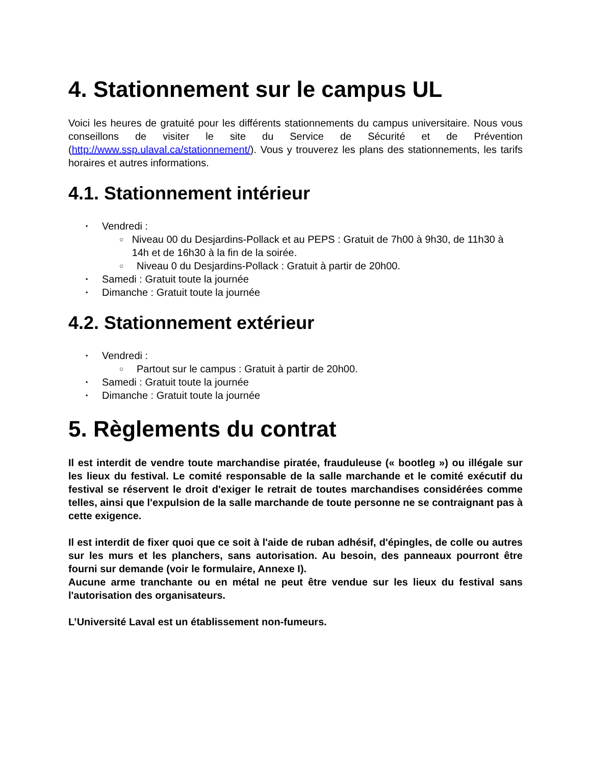4. Stationnement sur le campus UL
Voici les heures de gratuité pour les différents stationnements du campus universitaire. Nous vous conseillons de visiter le site du Service de Sécurité et de Prévention (http://www.ssp.ulaval.ca/stationnement/). Vous y trouverez les plans des stationnements, les tarifs horaires et autres informations.
4.1. Stationnement intérieur
▪ Vendredi :
○ Niveau 00 du Desjardins-Pollack et au PEPS : Gratuit de 7h00 à 9h30, de 11h30 à 14h et de 16h30 à la fin de la soirée.
○ Niveau 0 du Desjardins-Pollack : Gratuit à partir de 20h00.
▪ Samedi : Gratuit toute la journée
▪ Dimanche : Gratuit toute la journée
4.2. Stationnement extérieur
▪ Vendredi :
○ Partout sur le campus : Gratuit à partir de 20h00.
▪ Samedi : Gratuit toute la journée
▪ Dimanche : Gratuit toute la journée
5. Règlements du contrat
Il est interdit de vendre toute marchandise piratée, frauduleuse (« bootleg ») ou illégale sur les lieux du festival. Le comité responsable de la salle marchande et le comité exécutif du festival se réservent le droit d'exiger le retrait de toutes marchandises considérées comme telles, ainsi que l'expulsion de la salle marchande de toute personne ne se contraignant pas à cette exigence.
Il est interdit de fixer quoi que ce soit à l'aide de ruban adhésif, d'épingles, de colle ou autres sur les murs et les planchers, sans autorisation. Au besoin, des panneaux pourront être fourni sur demande (voir le formulaire, Annexe I).
Aucune arme tranchante ou en métal ne peut être vendue sur les lieux du festival sans l'autorisation des organisateurs.
L’Université Laval est un établissement non-fumeurs.